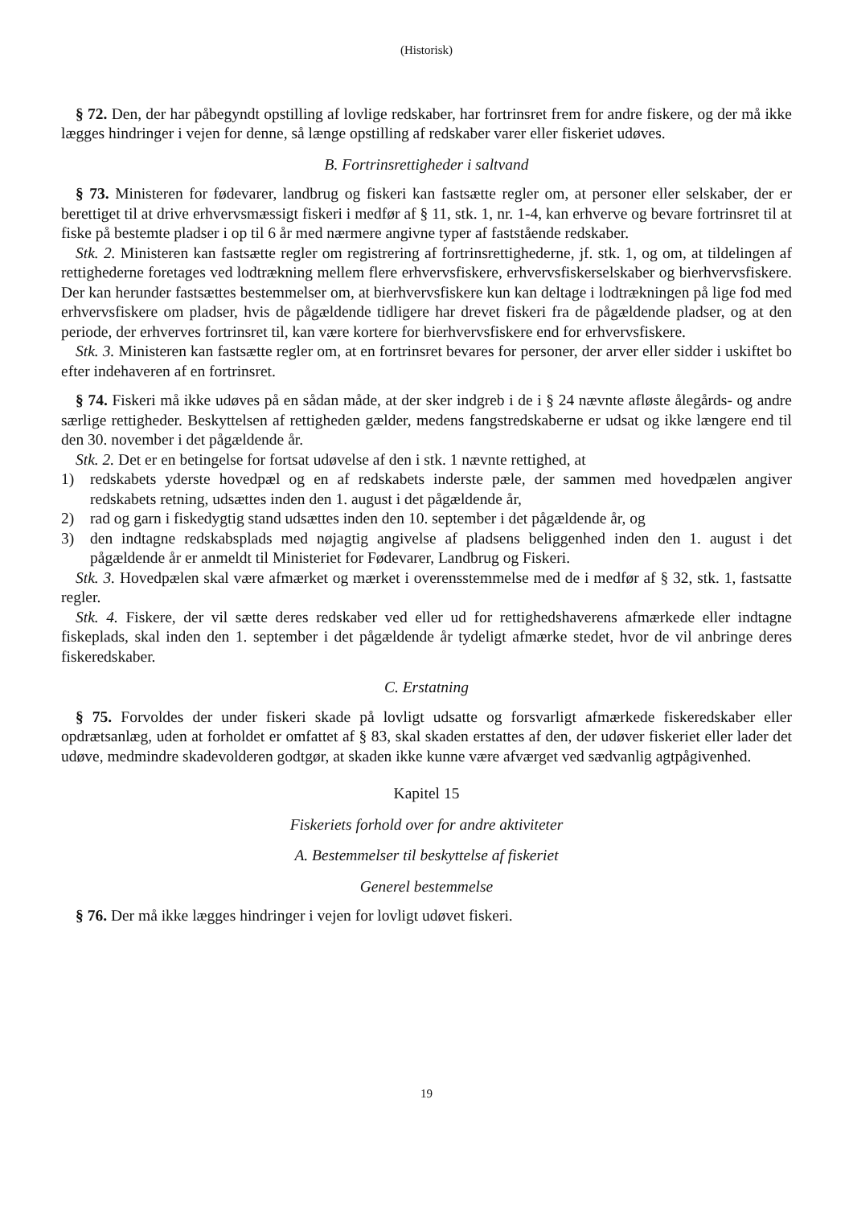(Historisk)
§ 72. Den, der har påbegyndt opstilling af lovlige redskaber, har fortrinsret frem for andre fiskere, og der må ikke lægges hindringer i vejen for denne, så længe opstilling af redskaber varer eller fiskeriet udøves.
B. Fortrinsrettigheder i saltvand
§ 73. Ministeren for fødevarer, landbrug og fiskeri kan fastsætte regler om, at personer eller selskaber, der er berettiget til at drive erhvervsmæssigt fiskeri i medfør af § 11, stk. 1, nr. 1-4, kan erhverve og bevare fortrinsret til at fiske på bestemte pladser i op til 6 år med nærmere angivne typer af faststående redskaber.
Stk. 2. Ministeren kan fastsætte regler om registrering af fortrinsrettighederne, jf. stk. 1, og om, at tildelingen af rettighederne foretages ved lodtrækning mellem flere erhvervsfiskere, erhvervsfiskerselskaber og bierhvervsfiskere. Der kan herunder fastsættes bestemmelser om, at bierhvervsfiskere kun kan deltage i lodtrækningen på lige fod med erhvervsfiskere om pladser, hvis de pågældende tidligere har drevet fiskeri fra de pågældende pladser, og at den periode, der erhverves fortrinsret til, kan være kortere for bierhvervsfiskere end for erhvervsfiskere.
Stk. 3. Ministeren kan fastsætte regler om, at en fortrinsret bevares for personer, der arver eller sidder i uskiftet bo efter indehaveren af en fortrinsret.
§ 74. Fiskeri må ikke udøves på en sådan måde, at der sker indgreb i de i § 24 nævnte afløste ålegårds- og andre særlige rettigheder. Beskyttelsen af rettigheden gælder, medens fangstredskaberne er udsat og ikke længere end til den 30. november i det pågældende år.
Stk. 2. Det er en betingelse for fortsat udøvelse af den i stk. 1 nævnte rettighed, at
1) redskabets yderste hovedpæl og en af redskabets inderste pæle, der sammen med hovedpælen angiver redskabets retning, udsættes inden den 1. august i det pågældende år,
2) rad og garn i fiskedygtig stand udsættes inden den 10. september i det pågældende år, og
3) den indtagne redskabsplads med nøjagtig angivelse af pladsens beliggenhed inden den 1. august i det pågældende år er anmeldt til Ministeriet for Fødevarer, Landbrug og Fiskeri.
Stk. 3. Hovedpælen skal være afmærket og mærket i overensstemmelse med de i medfør af § 32, stk. 1, fastsatte regler.
Stk. 4. Fiskere, der vil sætte deres redskaber ved eller ud for rettighedshaverens afmærkede eller indtagne fiskeplads, skal inden den 1. september i det pågældende år tydeligt afmærke stedet, hvor de vil anbringe deres fiskeredskaber.
C. Erstatning
§ 75. Forvoldes der under fiskeri skade på lovligt udsatte og forsvarligt afmærkede fiskeredskaber eller opdrætsanlæg, uden at forholdet er omfattet af § 83, skal skaden erstattes af den, der udøver fiskeriet eller lader det udøve, medmindre skadevolderen godtgør, at skaden ikke kunne være afværget ved sædvanlig agtpågivenhed.
Kapitel 15
Fiskeriets forhold over for andre aktiviteter
A. Bestemmelser til beskyttelse af fiskeriet
Generel bestemmelse
§ 76. Der må ikke lægges hindringer i vejen for lovligt udøvet fiskeri.
19